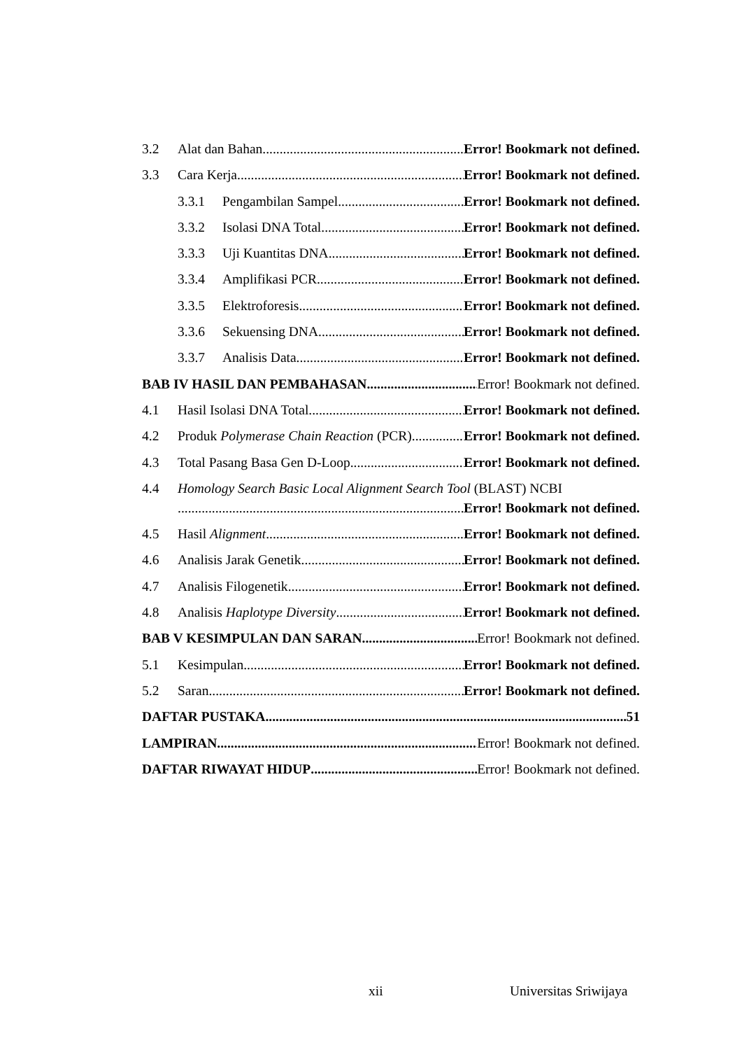3.2 Alat dan Bahan Error! Bookmark not defined.
3.3 Cara Kerja Error! Bookmark not defined.
3.3.1 Pengambilan Sampel Error! Bookmark not defined.
3.3.2 Isolasi DNA Total Error! Bookmark not defined.
3.3.3 Uji Kuantitas DNA Error! Bookmark not defined.
3.3.4 Amplifikasi PCR Error! Bookmark not defined.
3.3.5 Elektroforesis Error! Bookmark not defined.
3.3.6 Sekuensing DNA Error! Bookmark not defined.
3.3.7 Analisis Data Error! Bookmark not defined.
BAB IV HASIL DAN PEMBAHASAN Error! Bookmark not defined.
4.1 Hasil Isolasi DNA Total Error! Bookmark not defined.
4.2 Produk Polymerase Chain Reaction (PCR) Error! Bookmark not defined.
4.3 Total Pasang Basa Gen D-Loop Error! Bookmark not defined.
4.4 Homology Search Basic Local Alignment Search Tool (BLAST) NCBI
Error! Bookmark not defined.
4.5 Hasil Alignment Error! Bookmark not defined.
4.6 Analisis Jarak Genetik Error! Bookmark not defined.
4.7 Analisis Filogenetik Error! Bookmark not defined.
4.8 Analisis Haplotype Diversity Error! Bookmark not defined.
BAB V KESIMPULAN DAN SARAN Error! Bookmark not defined.
5.1 Kesimpulan Error! Bookmark not defined.
5.2 Saran Error! Bookmark not defined.
DAFTAR PUSTAKA 51
LAMPIRAN Error! Bookmark not defined.
DAFTAR RIWAYAT HIDUP Error! Bookmark not defined.
xii Universitas Sriwijaya